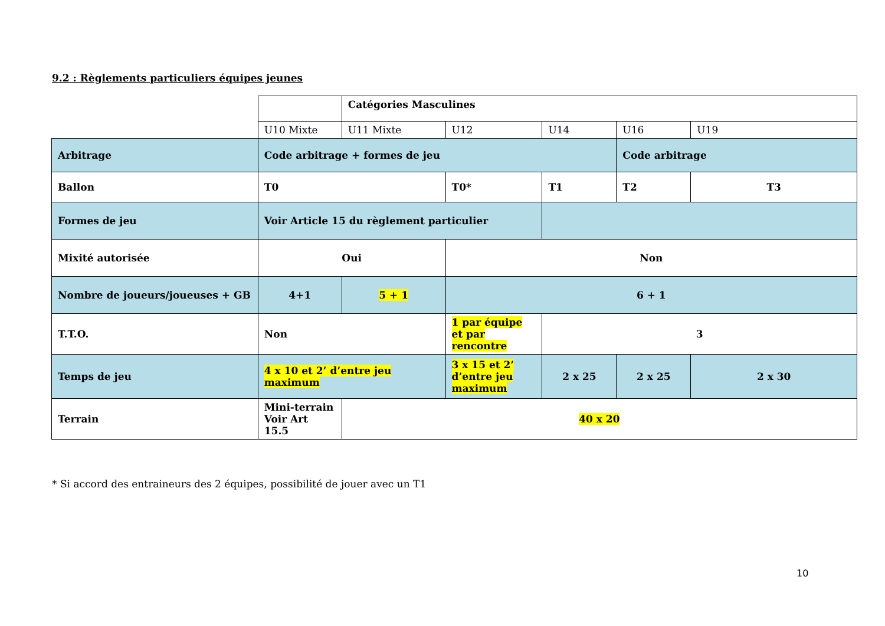9.2 : Règlements particuliers équipes jeunes
| | | Catégories Masculines | | | | |
| | U10 Mixte | U11 Mixte | U12 | U14 | U16 | U19 |
| Arbitrage | Code arbitrage + formes de jeu | | | | Code arbitrage | |
| Ballon | T0 | | T0* | T1 | T2 | T3 |
| Formes de jeu | Voir Article 15 du règlement particulier | | | | | |
| Mixité autorisée | Oui | | Non | | | |
| Nombre de joueurs/joueuses + GB | 4+1 | 5 + 1 | 6 + 1 | | | |
| T.T.O. | Non | | 1 par équipe et par rencontre | 3 | | |
| Temps de jeu | 4 x 10 et 2’ d’entre jeu maximum | | 3 x 15 et 2’ d’entre jeu maximum | 2 x 25 | 2 x 25 | 2 x 30 |
| Terrain | Mini-terrain Voir Art 15.5 | 40 x 20 | | | | |
* Si accord des entraineurs des 2 équipes, possibilité de jouer avec un T1
10